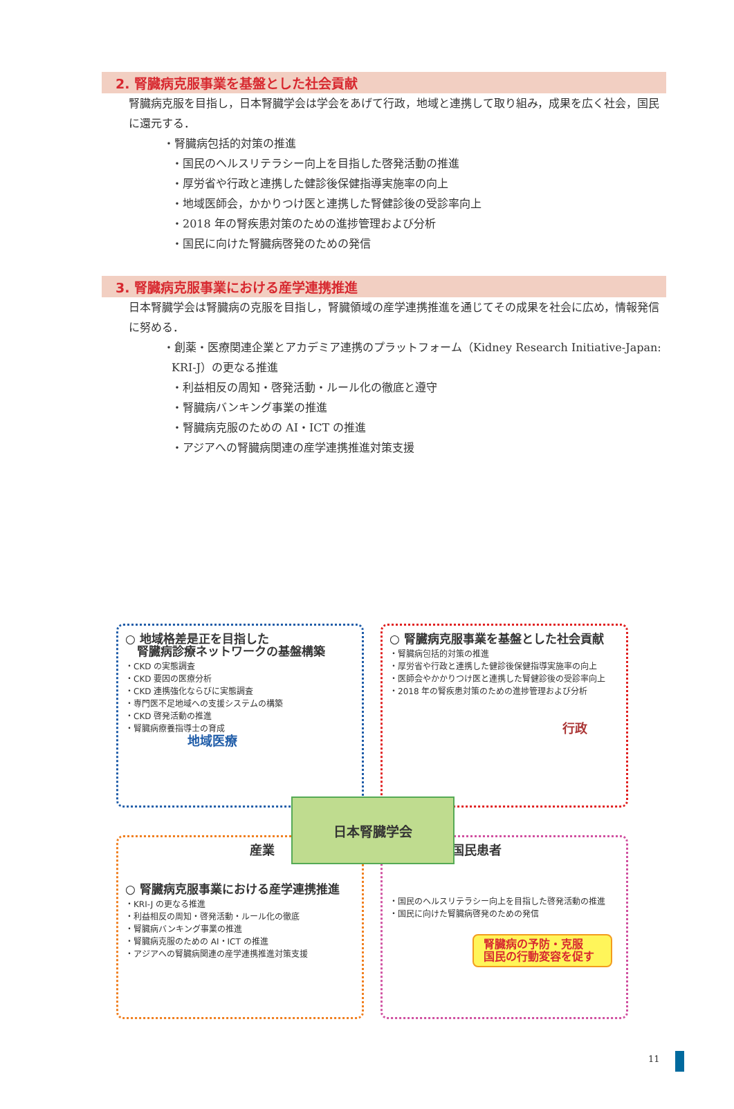2. 腎臓病克服事業を基盤とした社会貢献
腎臓病克服を目指し，日本腎臓学会は学会をあげて行政，地域と連携して取り組み，成果を広く社会，国民に還元する．
・腎臓病包括的対策の推進
・国民のヘルスリテラシー向上を目指した啓発活動の推進
・厚労省や行政と連携した健診後保健指導実施率の向上
・地域医師会，かかりつけ医と連携した腎健診後の受診率向上
・2018 年の腎疾患対策のための進捗管理および分析
・国民に向けた腎臓病啓発のための発信
3. 腎臓病克服事業における産学連携推進
日本腎臓学会は腎臓病の克服を目指し，腎臓領域の産学連携推進を通じてその成果を社会に広め，情報発信に努める．
・創薬・医療関連企業とアカデミア連携のプラットフォーム（Kidney Research Initiative-Japan: KRI-J）の更なる推進
・利益相反の周知・啓発活動・ルール化の徹底と遵守
・腎臓病バンキング事業の推進
・腎臓病克服のための AI・ICT の推進
・アジアへの腎臓病関連の産学連携推進対策支援
○ 地域格差是正を目指した
　腎臓病診療ネットワークの基盤構築
・CKD の実態調査
・CKD 要因の医療分析
・CKD 連携強化ならびに実態調査
・専門医不足地域への支援システムの構築
・CKD 啓発活動の推進
・腎臓病療養指導士の育成
地域医療
○ 腎臓病克服事業を基盤とした社会貢献
・腎臓病包括的対策の推進
・厚労省や行政と連携した健診後保健指導実施率の向上
・医師会やかかりつけ医と連携した腎健診後の受診率向上
・2018 年の腎疾患対策のための進捗管理および分析
行政
産業
○ 腎臓病克服事業における産学連携推進
・KRI-J の更なる推進
・利益相反の周知・啓発活動・ルール化の徹底
・腎臓病バンキング事業の推進
・腎臓病克服のための AI・ICT の推進
・アジアへの腎臓病関連の産学連携推進対策支援
国民患者
・国民のヘルスリテラシー向上を目指した啓発活動の推進
・国民に向けた腎臓病啓発のための発信
腎臓病の予防・克服
国民の行動変容を促す
日本腎臓学会
11